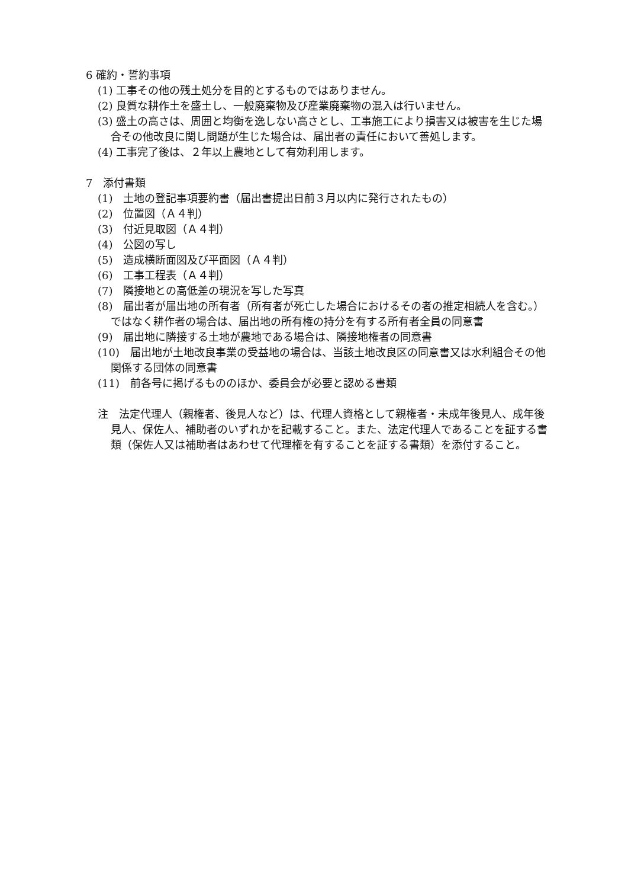6 確約・誓約事項
(1) 工事その他の残土処分を目的とするものではありません。
(2) 良質な耕作土を盛土し、一般廃棄物及び産業廃棄物の混入は行いません。
(3) 盛土の高さは、周囲と均衡を逸しない高さとし、工事施工により損害又は被害を生じた場合その他改良に関し問題が生じた場合は、届出者の責任において善処します。
(4) 工事完了後は、２年以上農地として有効利用します。
7　添付書類
(1)　土地の登記事項要約書（届出書提出日前３月以内に発行されたもの）
(2)　位置図（Ａ４判）
(3)　付近見取図（Ａ４判）
(4)　公図の写し
(5)　造成横断面図及び平面図（Ａ４判）
(6)　工事工程表（Ａ４判）
(7)　隣接地との高低差の現況を写した写真
(8)　届出者が届出地の所有者（所有者が死亡した場合におけるその者の推定相続人を含む。）ではなく耕作者の場合は、届出地の所有権の持分を有する所有者全員の同意書
(9)　届出地に隣接する土地が農地である場合は、隣接地権者の同意書
(10)　届出地が土地改良事業の受益地の場合は、当該土地改良区の同意書又は水利組合その他関係する団体の同意書
(11)　前各号に掲げるもののほか、委員会が必要と認める書類
注　法定代理人（親権者、後見人など）は、代理人資格として親権者・未成年後見人、成年後見人、保佐人、補助者のいずれかを記載すること。また、法定代理人であることを証する書類（保佐人又は補助者はあわせて代理権を有することを証する書類）を添付すること。